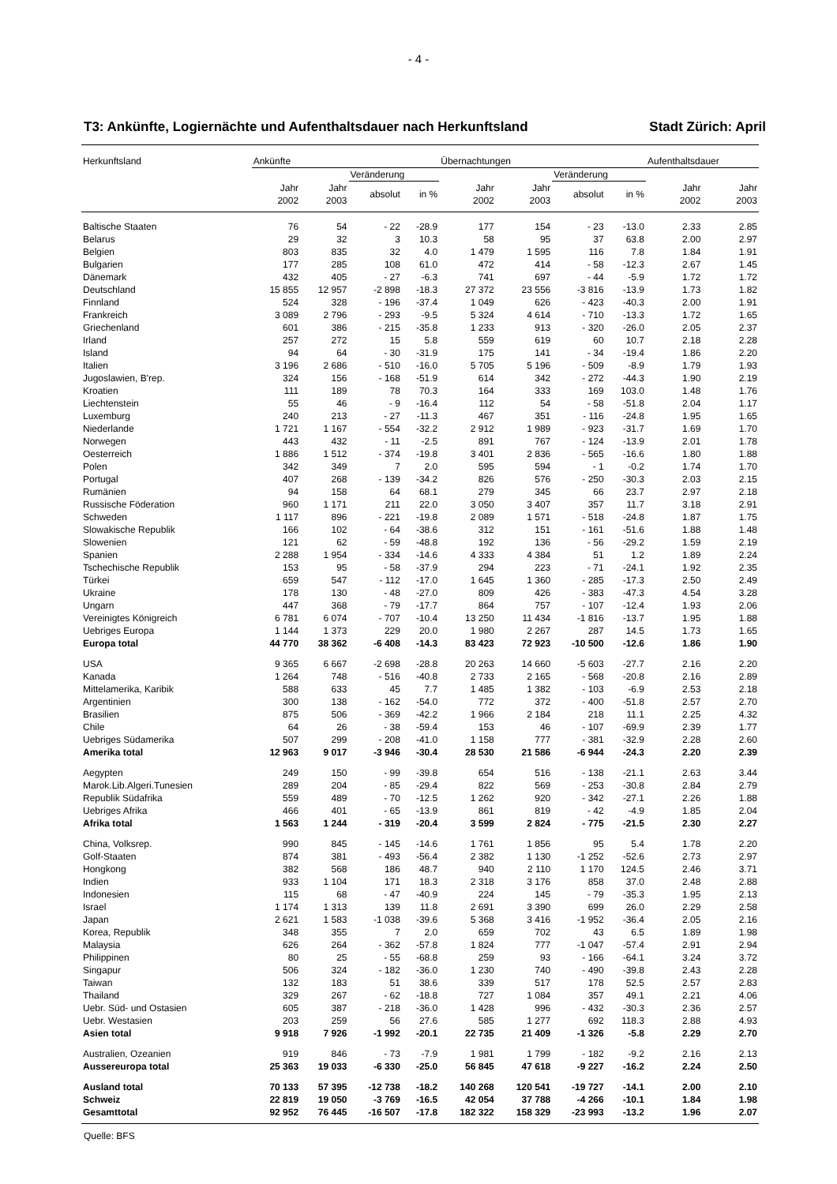- 4 -
T3: Ankünfte, Logiernächte und Aufenthaltsdauer nach Herkunftsland Stadt Zürich: April
| Herkunftsland | Ankünfte | | | | Übernachtungen | | | | Aufenthaltsdauer | |
| --- | --- | --- | --- | --- | --- | --- | --- | --- | --- | --- |
| | | | Veränderung | | | | Veränderung | | | |
| | Jahr 2002 | Jahr 2003 | absolut | in % | Jahr 2002 | Jahr 2003 | absolut | in % | Jahr 2002 | Jahr 2003 |
| Baltische Staaten | 76 | 54 | - 22 | -28.9 | 177 | 154 | - 23 | -13.0 | 2.33 | 2.85 |
| Belarus | 29 | 32 | 3 | 10.3 | 58 | 95 | 37 | 63.8 | 2.00 | 2.97 |
| Belgien | 803 | 835 | 32 | 4.0 | 1 479 | 1 595 | 116 | 7.8 | 1.84 | 1.91 |
| Bulgarien | 177 | 285 | 108 | 61.0 | 472 | 414 | - 58 | -12.3 | 2.67 | 1.45 |
| Dänemark | 432 | 405 | - 27 | -6.3 | 741 | 697 | - 44 | -5.9 | 1.72 | 1.72 |
| Deutschland | 15 855 | 12 957 | -2 898 | -18.3 | 27 372 | 23 556 | -3 816 | -13.9 | 1.73 | 1.82 |
| Finnland | 524 | 328 | - 196 | -37.4 | 1 049 | 626 | - 423 | -40.3 | 2.00 | 1.91 |
| Frankreich | 3 089 | 2 796 | - 293 | -9.5 | 5 324 | 4 614 | - 710 | -13.3 | 1.72 | 1.65 |
| Griechenland | 601 | 386 | - 215 | -35.8 | 1 233 | 913 | - 320 | -26.0 | 2.05 | 2.37 |
| Irland | 257 | 272 | 15 | 5.8 | 559 | 619 | 60 | 10.7 | 2.18 | 2.28 |
| Island | 94 | 64 | - 30 | -31.9 | 175 | 141 | - 34 | -19.4 | 1.86 | 2.20 |
| Italien | 3 196 | 2 686 | - 510 | -16.0 | 5 705 | 5 196 | - 509 | -8.9 | 1.79 | 1.93 |
| Jugoslawien, B'rep. | 324 | 156 | - 168 | -51.9 | 614 | 342 | - 272 | -44.3 | 1.90 | 2.19 |
| Kroatien | 111 | 189 | 78 | 70.3 | 164 | 333 | 169 | 103.0 | 1.48 | 1.76 |
| Liechtenstein | 55 | 46 | - 9 | -16.4 | 112 | 54 | - 58 | -51.8 | 2.04 | 1.17 |
| Luxemburg | 240 | 213 | - 27 | -11.3 | 467 | 351 | - 116 | -24.8 | 1.95 | 1.65 |
| Niederlande | 1 721 | 1 167 | - 554 | -32.2 | 2 912 | 1 989 | - 923 | -31.7 | 1.69 | 1.70 |
| Norwegen | 443 | 432 | - 11 | -2.5 | 891 | 767 | - 124 | -13.9 | 2.01 | 1.78 |
| Oesterreich | 1 886 | 1 512 | - 374 | -19.8 | 3 401 | 2 836 | - 565 | -16.6 | 1.80 | 1.88 |
| Polen | 342 | 349 | 7 | 2.0 | 595 | 594 | - 1 | -0.2 | 1.74 | 1.70 |
| Portugal | 407 | 268 | - 139 | -34.2 | 826 | 576 | - 250 | -30.3 | 2.03 | 2.15 |
| Rumänien | 94 | 158 | 64 | 68.1 | 279 | 345 | 66 | 23.7 | 2.97 | 2.18 |
| Russische Föderation | 960 | 1 171 | 211 | 22.0 | 3 050 | 3 407 | 357 | 11.7 | 3.18 | 2.91 |
| Schweden | 1 117 | 896 | - 221 | -19.8 | 2 089 | 1 571 | - 518 | -24.8 | 1.87 | 1.75 |
| Slowakische Republik | 166 | 102 | - 64 | -38.6 | 312 | 151 | - 161 | -51.6 | 1.88 | 1.48 |
| Slowenien | 121 | 62 | - 59 | -48.8 | 192 | 136 | - 56 | -29.2 | 1.59 | 2.19 |
| Spanien | 2 288 | 1 954 | - 334 | -14.6 | 4 333 | 4 384 | 51 | 1.2 | 1.89 | 2.24 |
| Tschechische Republik | 153 | 95 | - 58 | -37.9 | 294 | 223 | - 71 | -24.1 | 1.92 | 2.35 |
| Türkei | 659 | 547 | - 112 | -17.0 | 1 645 | 1 360 | - 285 | -17.3 | 2.50 | 2.49 |
| Ukraine | 178 | 130 | - 48 | -27.0 | 809 | 426 | - 383 | -47.3 | 4.54 | 3.28 |
| Ungarn | 447 | 368 | - 79 | -17.7 | 864 | 757 | - 107 | -12.4 | 1.93 | 2.06 |
| Vereinigtes Königreich | 6 781 | 6 074 | - 707 | -10.4 | 13 250 | 11 434 | -1 816 | -13.7 | 1.95 | 1.88 |
| Uebriges Europa | 1 144 | 1 373 | 229 | 20.0 | 1 980 | 2 267 | 287 | 14.5 | 1.73 | 1.65 |
| Europa total | 44 770 | 38 362 | -6 408 | -14.3 | 83 423 | 72 923 | -10 500 | -12.6 | 1.86 | 1.90 |
| USA | 9 365 | 6 667 | -2 698 | -28.8 | 20 263 | 14 660 | -5 603 | -27.7 | 2.16 | 2.20 |
| Kanada | 1 264 | 748 | - 516 | -40.8 | 2 733 | 2 165 | - 568 | -20.8 | 2.16 | 2.89 |
| Mittelamerika, Karibik | 588 | 633 | 45 | 7.7 | 1 485 | 1 382 | - 103 | -6.9 | 2.53 | 2.18 |
| Argentinien | 300 | 138 | - 162 | -54.0 | 772 | 372 | - 400 | -51.8 | 2.57 | 2.70 |
| Brasilien | 875 | 506 | - 369 | -42.2 | 1 966 | 2 184 | 218 | 11.1 | 2.25 | 4.32 |
| Chile | 64 | 26 | - 38 | -59.4 | 153 | 46 | - 107 | -69.9 | 2.39 | 1.77 |
| Uebriges Südamerika | 507 | 299 | - 208 | -41.0 | 1 158 | 777 | - 381 | -32.9 | 2.28 | 2.60 |
| Amerika total | 12 963 | 9 017 | -3 946 | -30.4 | 28 530 | 21 586 | -6 944 | -24.3 | 2.20 | 2.39 |
| Aegypten | 249 | 150 | - 99 | -39.8 | 654 | 516 | - 138 | -21.1 | 2.63 | 3.44 |
| Marok.Lib.Algeri.Tunesien | 289 | 204 | - 85 | -29.4 | 822 | 569 | - 253 | -30.8 | 2.84 | 2.79 |
| Republik Südafrika | 559 | 489 | - 70 | -12.5 | 1 262 | 920 | - 342 | -27.1 | 2.26 | 1.88 |
| Uebriges Afrika | 466 | 401 | - 65 | -13.9 | 861 | 819 | - 42 | -4.9 | 1.85 | 2.04 |
| Afrika total | 1 563 | 1 244 | - 319 | -20.4 | 3 599 | 2 824 | - 775 | -21.5 | 2.30 | 2.27 |
| China, Volksrep. | 990 | 845 | - 145 | -14.6 | 1 761 | 1 856 | 95 | 5.4 | 1.78 | 2.20 |
| Golf-Staaten | 874 | 381 | - 493 | -56.4 | 2 382 | 1 130 | -1 252 | -52.6 | 2.73 | 2.97 |
| Hongkong | 382 | 568 | 186 | 48.7 | 940 | 2 110 | 1 170 | 124.5 | 2.46 | 3.71 |
| Indien | 933 | 1 104 | 171 | 18.3 | 2 318 | 3 176 | 858 | 37.0 | 2.48 | 2.88 |
| Indonesien | 115 | 68 | - 47 | -40.9 | 224 | 145 | - 79 | -35.3 | 1.95 | 2.13 |
| Israel | 1 174 | 1 313 | 139 | 11.8 | 2 691 | 3 390 | 699 | 26.0 | 2.29 | 2.58 |
| Japan | 2 621 | 1 583 | -1 038 | -39.6 | 5 368 | 3 416 | -1 952 | -36.4 | 2.05 | 2.16 |
| Korea, Republik | 348 | 355 | 7 | 2.0 | 659 | 702 | 43 | 6.5 | 1.89 | 1.98 |
| Malaysia | 626 | 264 | - 362 | -57.8 | 1 824 | 777 | -1 047 | -57.4 | 2.91 | 2.94 |
| Philippinen | 80 | 25 | - 55 | -68.8 | 259 | 93 | - 166 | -64.1 | 3.24 | 3.72 |
| Singapur | 506 | 324 | - 182 | -36.0 | 1 230 | 740 | - 490 | -39.8 | 2.43 | 2.28 |
| Taiwan | 132 | 183 | 51 | 38.6 | 339 | 517 | 178 | 52.5 | 2.57 | 2.83 |
| Thailand | 329 | 267 | - 62 | -18.8 | 727 | 1 084 | 357 | 49.1 | 2.21 | 4.06 |
| Uebr. Süd- und Ostasien | 605 | 387 | - 218 | -36.0 | 1 428 | 996 | - 432 | -30.3 | 2.36 | 2.57 |
| Uebr. Westasien | 203 | 259 | 56 | 27.6 | 585 | 1 277 | 692 | 118.3 | 2.88 | 4.93 |
| Asien total | 9 918 | 7 926 | -1 992 | -20.1 | 22 735 | 21 409 | -1 326 | -5.8 | 2.29 | 2.70 |
| Australien, Ozeanien | 919 | 846 | - 73 | -7.9 | 1 981 | 1 799 | - 182 | -9.2 | 2.16 | 2.13 |
| Aussereuropa total | 25 363 | 19 033 | -6 330 | -25.0 | 56 845 | 47 618 | -9 227 | -16.2 | 2.24 | 2.50 |
| Ausland total | 70 133 | 57 395 | -12 738 | -18.2 | 140 268 | 120 541 | -19 727 | -14.1 | 2.00 | 2.10 |
| Schweiz | 22 819 | 19 050 | -3 769 | -16.5 | 42 054 | 37 788 | -4 266 | -10.1 | 1.84 | 1.98 |
| Gesamttotal | 92 952 | 76 445 | -16 507 | -17.8 | 182 322 | 158 329 | -23 993 | -13.2 | 1.96 | 2.07 |
Quelle: BFS